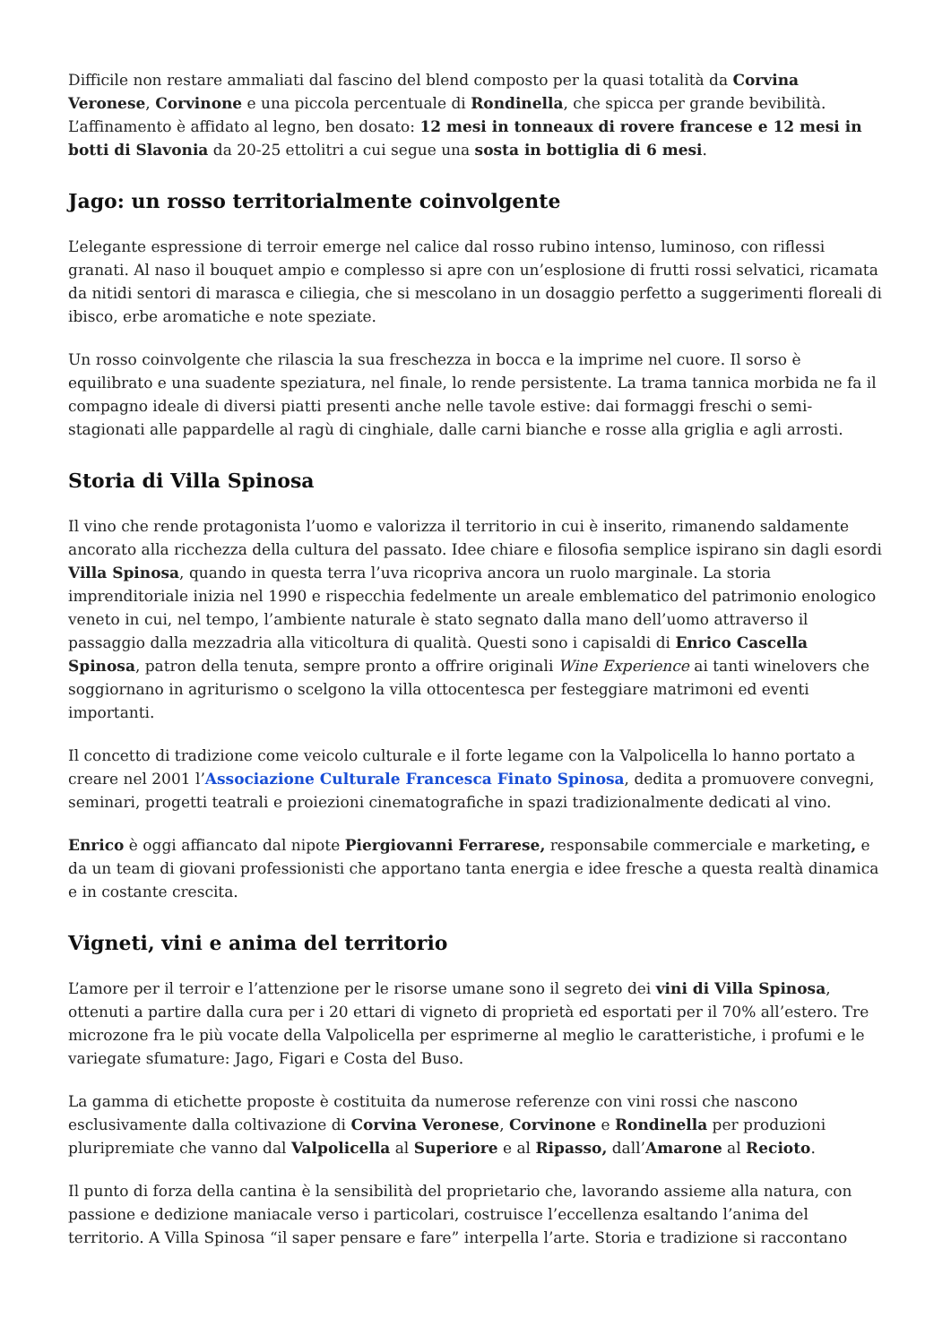Difficile non restare ammaliati dal fascino del blend composto per la quasi totalità da Corvina Veronese, Corvinone e una piccola percentuale di Rondinella, che spicca per grande bevibilità. L’affinamento è affidato al legno, ben dosato: 12 mesi in tonneaux di rovere francese e 12 mesi in botti di Slavonia da 20-25 ettolitri a cui segue una sosta in bottiglia di 6 mesi.
Jago: un rosso territorialmente coinvolgente
L’elegante espressione di terroir emerge nel calice dal rosso rubino intenso, luminoso, con riflessi granati. Al naso il bouquet ampio e complesso si apre con un’esplosione di frutti rossi selvatici, ricamata da nitidi sentori di marasca e ciliegia, che si mescolano in un dosaggio perfetto a suggerimenti floreali di ibisco, erbe aromatiche e note speziate.
Un rosso coinvolgente che rilascia la sua freschezza in bocca e la imprime nel cuore. Il sorso è equilibrato e una suadente speziatura, nel finale, lo rende persistente. La trama tannica morbida ne fa il compagno ideale di diversi piatti presenti anche nelle tavole estive: dai formaggi freschi o semi-stagionati alle pappardelle al ragù di cinghiale, dalle carni bianche e rosse alla griglia e agli arrosti.
Storia di Villa Spinosa
Il vino che rende protagonista l’uomo e valorizza il territorio in cui è inserito, rimanendo saldamente ancorato alla ricchezza della cultura del passato. Idee chiare e filosofia semplice ispirano sin dagli esordi Villa Spinosa, quando in questa terra l’uva ricopriva ancora un ruolo marginale. La storia imprenditoriale inizia nel 1990 e rispecchia fedelmente un areale emblematico del patrimonio enologico veneto in cui, nel tempo, l’ambiente naturale è stato segnato dalla mano dell’uomo attraverso il passaggio dalla mezzadria alla viticoltura di qualità. Questi sono i capisaldi di Enrico Cascella Spinosa, patron della tenuta, sempre pronto a offrire originali Wine Experience ai tanti winelovers che soggiornano in agriturismo o scelgono la villa ottocentesca per festeggiare matrimoni ed eventi importanti.
Il concetto di tradizione come veicolo culturale e il forte legame con la Valpolicella lo hanno portato a creare nel 2001 l’Associazione Culturale Francesca Finato Spinosa, dedita a promuovere convegni, seminari, progetti teatrali e proiezioni cinematografiche in spazi tradizionalmente dedicati al vino.
Enrico è oggi affiancato dal nipote Piergiovanni Ferrarese, responsabile commerciale e marketing, e da un team di giovani professionisti che apportano tanta energia e idee fresche a questa realtà dinamica e in costante crescita.
Vigneti, vini e anima del territorio
L’amore per il terroir e l’attenzione per le risorse umane sono il segreto dei vini di Villa Spinosa, ottenuti a partire dalla cura per i 20 ettari di vigneto di proprietà ed esportati per il 70% all’estero. Tre microzone fra le più vocate della Valpolicella per esprimerne al meglio le caratteristiche, i profumi e le variegate sfumature: Jago, Figari e Costa del Buso.
La gamma di etichette proposte è costituita da numerose referenze con vini rossi che nascono esclusivamente dalla coltivazione di Corvina Veronese, Corvinone e Rondinella per produzioni pluripremiate che vanno dal Valpolicella al Superiore e al Ripasso, dall’Amarone al Recioto.
Il punto di forza della cantina è la sensibilità del proprietario che, lavorando assieme alla natura, con passione e dedizione maniacale verso i particolari, costruisce l’eccellenza esaltando l’anima del territorio. A Villa Spinosa “il saper pensare e fare” interpella l’arte. Storia e tradizione si raccontano